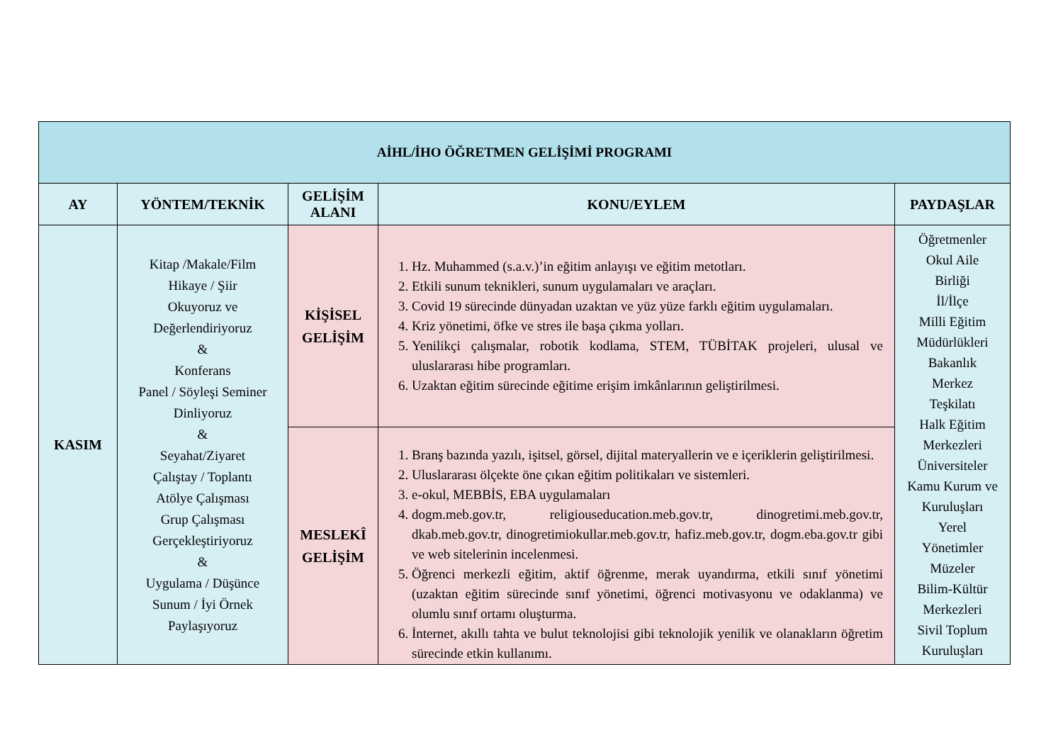| AİHL/İHO ÖĞRETMEN GELİŞİMİ PROGRAMI | | | | |
| AY | YÖNTEM/TEKNİK | GELİŞİM ALANI | KONU/EYLEM | PAYDAŞLAR |
| KASIM | Kitap /Makale/Film Hikaye / Şiir Okuyoruz ve Değerlendiriyoruz & Konferans Panel / Söyleşi Seminer Dinliyoruz & Seyahat/Ziyaret Çalıştay / Toplantı Atölye Çalışması Grup Çalışması Gerçekleştiriyoruz & Uygulama / Düşünce Sunum / İyi Örnek Paylaşıyoruz | KİŞİSEL GELİŞİM | 1. Hz. Muhammed (s.a.v.)’in eğitim anlayışı ve eğitim metotları. 2. Etkili sunum teknikleri, sunum uygulamaları ve araçları. 3. Covid 19 sürecinde dünyadan uzaktan ve yüz yüze farklı eğitim uygulamaları. 4. Kriz yönetimi, öfke ve stres ile başa çıkma yolları. 5. Yenilikçi çalışmalar, robotik kodlama, STEM, TÜBİTAK projeleri, ulusal ve uluslararası hibe programları. 6. Uzaktan eğitim sürecinde eğitime erişim imkânlarının geliştirilmesi. | Öğretmenler Okul Aile Birliği İl/İlçe Milli Eğitim Müdürlükleri Bakanlık Merkez Teşkilatı Halk Eğitim Merkezleri Üniversiteler Kamu Kurum ve Kuruluşları Yerel Yönetimler Müzeler Bilim-Kültür Merkezleri Sivil Toplum Kuruluşları |
| | | MESLEKÎ GELİŞİM | 1. Branş bazında yazılı, işitsel, görsel, dijital materyallerin ve e içeriklerin geliştirilmesi. 2. Uluslararası ölçekte öne çıkan eğitim politikaları ve sistemleri. 3. e-okul, MEBBİS, EBA uygulamaları 4. dogm.meb.gov.tr, religiouseducation.meb.gov.tr, dinogretimi.meb.gov.tr, dkab.meb.gov.tr, dinogretimiokullar.meb.gov.tr, hafiz.meb.gov.tr, dogm.eba.gov.tr gibi ve web sitelerinin incelenmesi. 5. Öğrenci merkezli eğitim, aktif öğrenme, merak uyandırma, etkili sınıf yönetimi (uzaktan eğitim sürecinde sınıf yönetimi, öğrenci motivasyonu ve odaklanma) ve olumlu sınıf ortamı oluşturma. 6. İnternet, akıllı tahta ve bulut teknolojisi gibi teknolojik yenilik ve olanakların öğretim sürecinde etkin kullanımı. | |